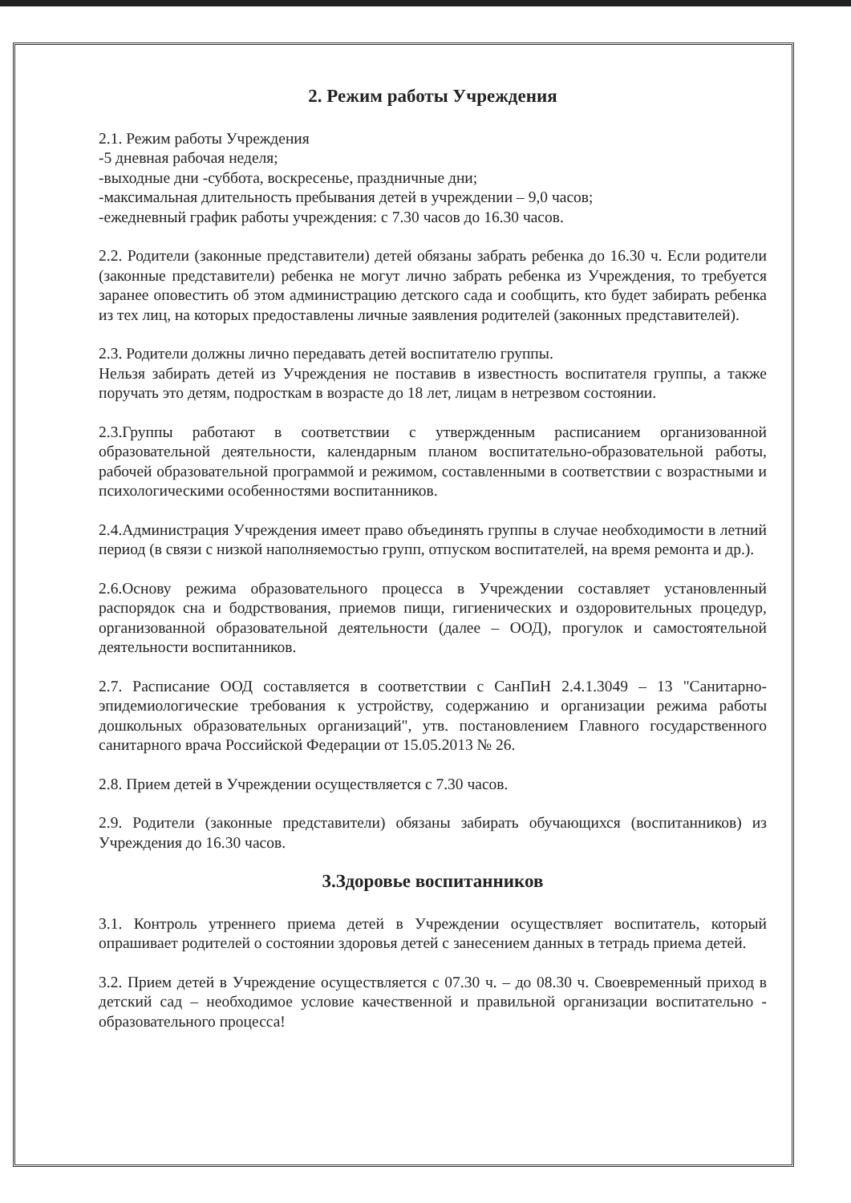2. Режим работы Учреждения
2.1. Режим работы Учреждения
-5 дневная рабочая неделя;
-выходные дни -суббота, воскресенье, праздничные дни;
-максимальная длительность пребывания детей в учреждении – 9,0 часов;
-ежедневный график работы учреждения: с 7.30 часов до 16.30 часов.
2.2. Родители (законные представители) детей обязаны забрать ребенка до 16.30 ч. Если родители (законные представители) ребенка не могут лично забрать ребенка из Учреждения, то требуется заранее оповестить об этом администрацию детского сада и сообщить, кто будет забирать ребенка из тех лиц, на которых предоставлены личные заявления родителей (законных представителей).
2.3. Родители должны лично передавать детей воспитателю группы.
Нельзя забирать детей из Учреждения не поставив в известность воспитателя группы, а также поручать это детям, подросткам в возрасте до 18 лет, лицам в нетрезвом состоянии.
2.3.Группы работают в соответствии с утвержденным расписанием организованной образовательной деятельности, календарным планом воспитательно-образовательной работы, рабочей образовательной программой и режимом, составленными в соответствии с возрастными и психологическими особенностями воспитанников.
2.4.Администрация Учреждения имеет право объединять группы в случае необходимости в летний период (в связи с низкой наполняемостью групп, отпуском воспитателей, на время ремонта и др.).
2.6.Основу режима образовательного процесса в Учреждении составляет установленный распорядок сна и бодрствования, приемов пищи, гигиенических и оздоровительных процедур, организованной образовательной деятельности (далее – ООД), прогулок и самостоятельной деятельности воспитанников.
2.7. Расписание ООД составляется в соответствии с СанПиН 2.4.1.3049 – 13 "Санитарно-эпидемиологические требования к устройству, содержанию и организации режима работы дошкольных образовательных организаций", утв. постановлением Главного государственного санитарного врача Российской Федерации от 15.05.2013 № 26.
2.8. Прием детей в Учреждении осуществляется с 7.30 часов.
2.9. Родители (законные представители) обязаны забирать обучающихся (воспитанников) из Учреждения до 16.30 часов.
3.Здоровье воспитанников
3.1. Контроль утреннего приема детей в Учреждении осуществляет воспитатель, который опрашивает родителей о состоянии здоровья детей с занесением данных в тетрадь приема детей.
3.2. Прием детей в Учреждение осуществляется с 07.30 ч. – до 08.30 ч. Своевременный приход в детский сад – необходимое условие качественной и правильной организации воспитательно - образовательного процесса!